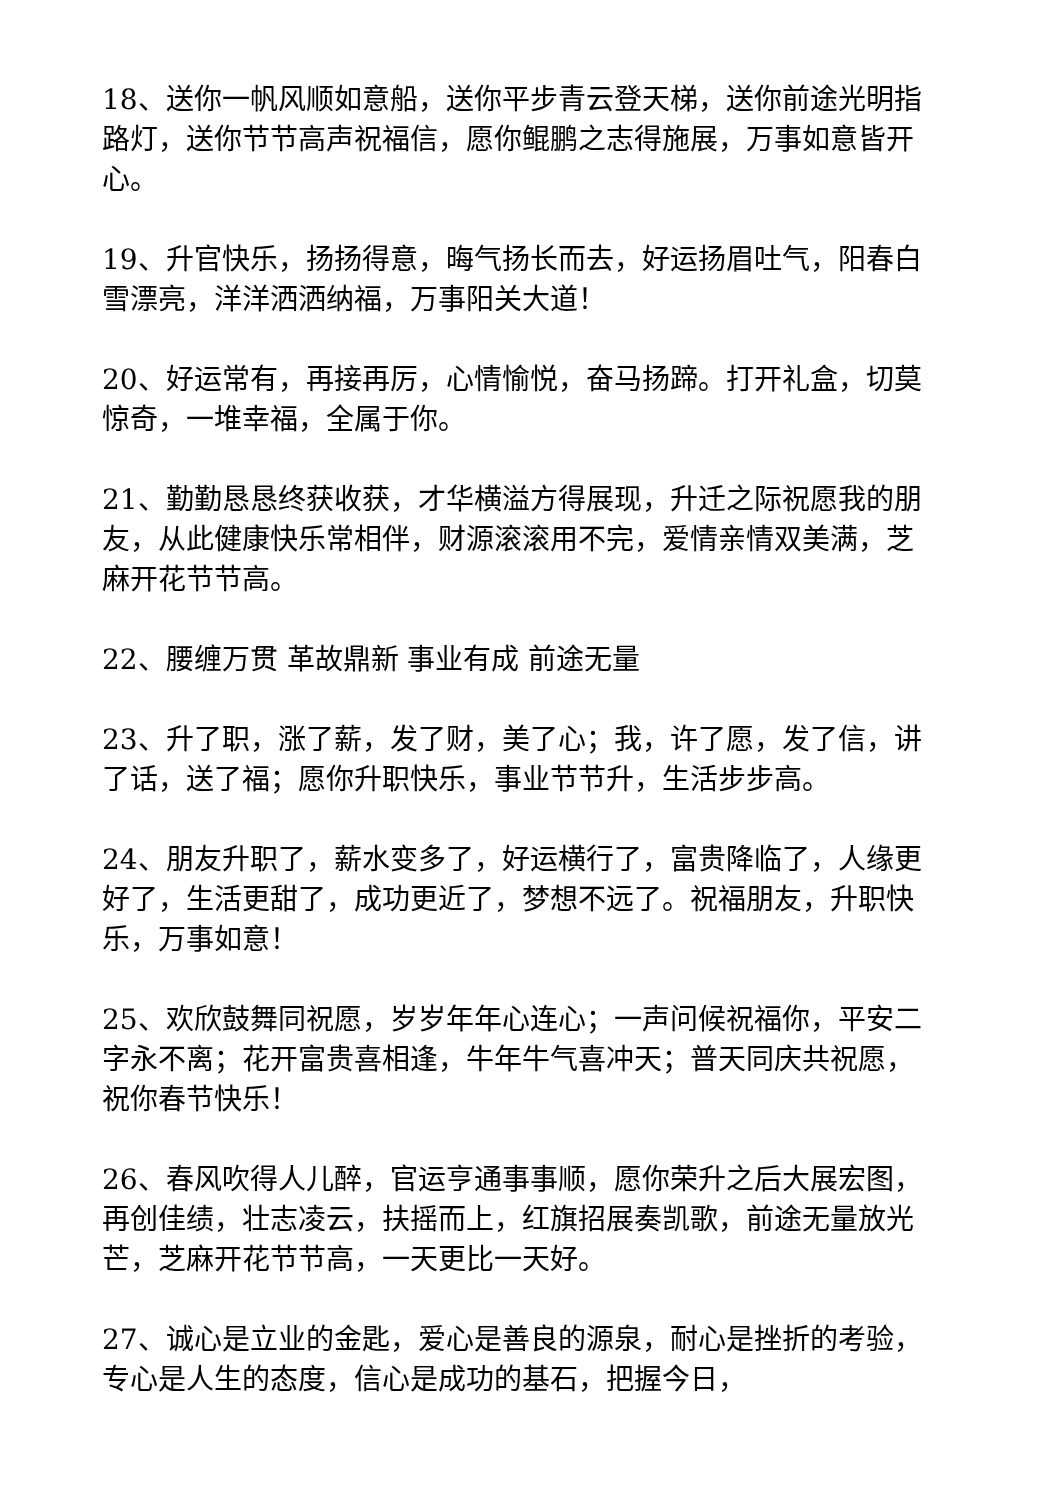18、送你一帆风顺如意船，送你平步青云登天梯，送你前途光明指路灯，送你节节高声祝福信，愿你鲲鹏之志得施展，万事如意皆开心。
19、升官快乐，扬扬得意，晦气扬长而去，好运扬眉吐气，阳春白雪漂亮，洋洋洒洒纳福，万事阳关大道！
20、好运常有，再接再厉，心情愉悦，奋马扬蹄。打开礼盒，切莫惊奇，一堆幸福，全属于你。
21、勤勤恳恳终获收获，才华横溢方得展现，升迁之际祝愿我的朋友，从此健康快乐常相伴，财源滚滚用不完，爱情亲情双美满，芝麻开花节节高。
22、腰缠万贯 革故鼎新 事业有成 前途无量
23、升了职，涨了薪，发了财，美了心；我，许了愿，发了信，讲了话，送了福；愿你升职快乐，事业节节升，生活步步高。
24、朋友升职了，薪水变多了，好运横行了，富贵降临了，人缘更好了，生活更甜了，成功更近了，梦想不远了。祝福朋友，升职快乐，万事如意！
25、欢欣鼓舞同祝愿，岁岁年年心连心；一声问候祝福你，平安二字永不离；花开富贵喜相逢，牛年牛气喜冲天；普天同庆共祝愿，祝你春节快乐！
26、春风吹得人儿醉，官运亨通事事顺，愿你荣升之后大展宏图，再创佳绩，壮志凌云，扶摇而上，红旗招展奏凯歌，前途无量放光芒，芝麻开花节节高，一天更比一天好。
27、诚心是立业的金匙，爱心是善良的源泉，耐心是挫折的考验，专心是人生的态度，信心是成功的基石，把握今日，